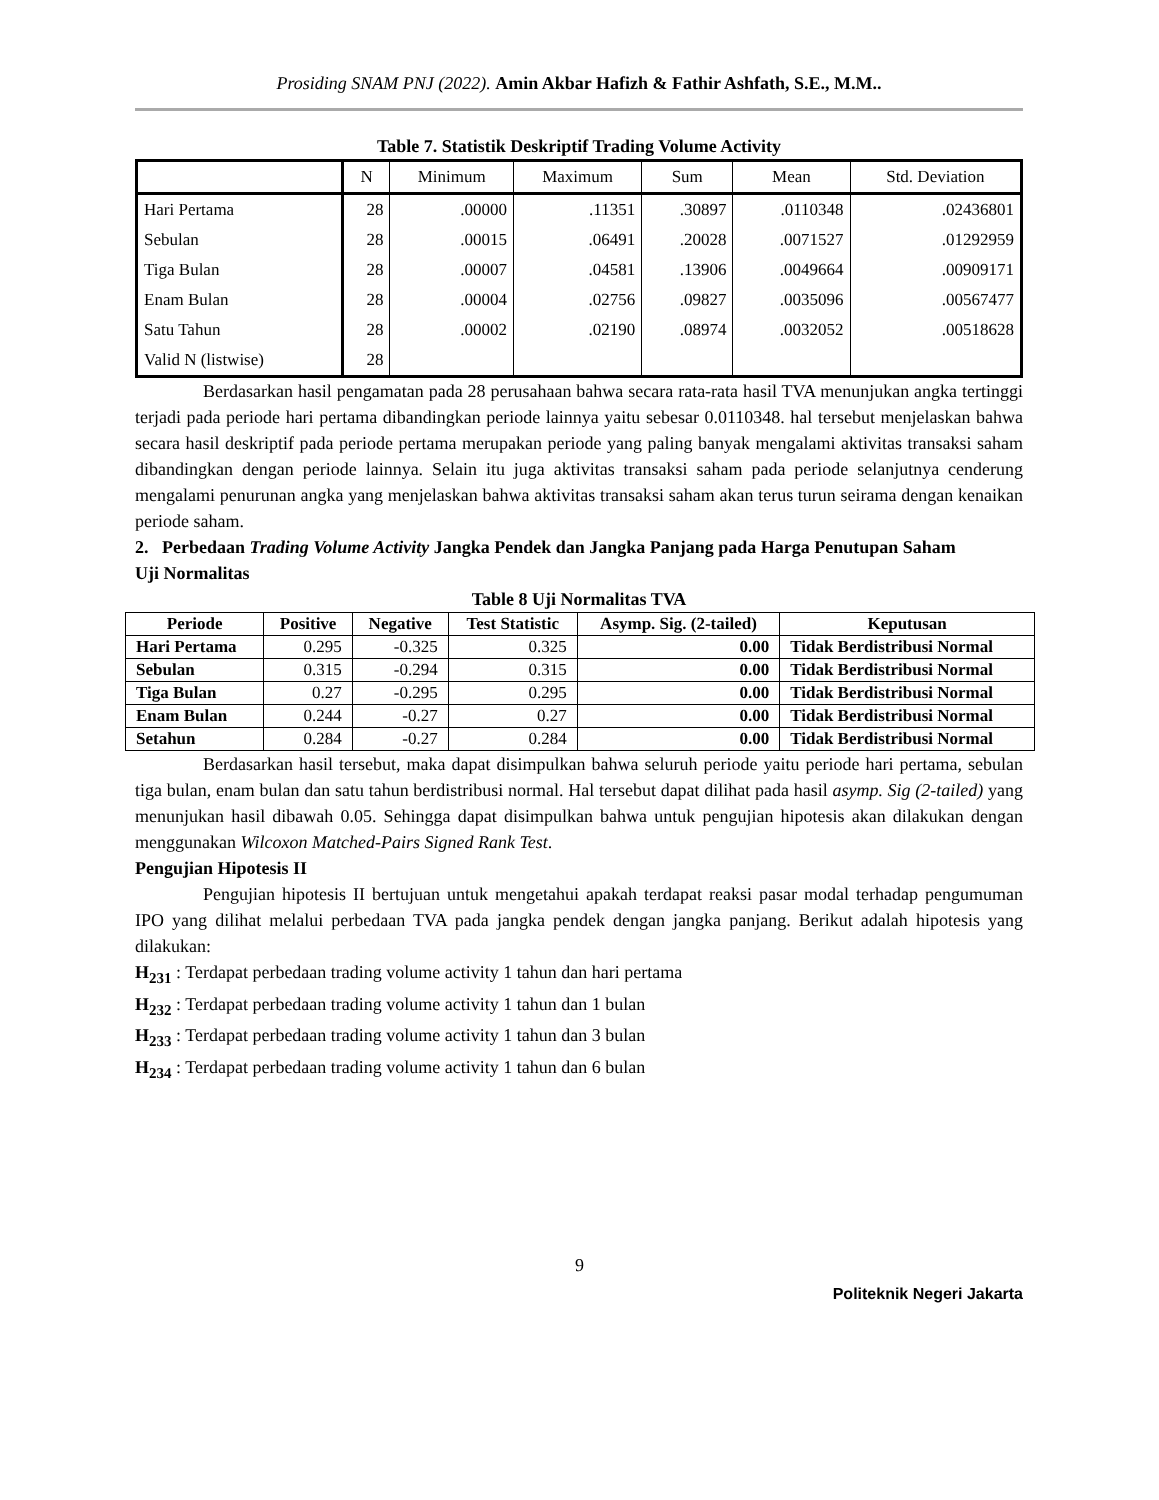Prosiding SNAM PNJ (2022). Amin Akbar Hafizh & Fathir Ashfath, S.E., M.M..
Table 7. Statistik Deskriptif Trading Volume Activity
| | N | Minimum | Maximum | Sum | Mean | Std. Deviation |
| Hari Pertama | 28 | .00000 | .11351 | .30897 | .0110348 | .02436801 |
| Sebulan | 28 | .00015 | .06491 | .20028 | .0071527 | .01292959 |
| Tiga Bulan | 28 | .00007 | .04581 | .13906 | .0049664 | .00909171 |
| Enam Bulan | 28 | .00004 | .02756 | .09827 | .0035096 | .00567477 |
| Satu Tahun | 28 | .00002 | .02190 | .08974 | .0032052 | .00518628 |
| Valid N (listwise) | 28 | | | | | |
Berdasarkan hasil pengamatan pada 28 perusahaan bahwa secara rata-rata hasil TVA menunjukan angka tertinggi terjadi pada periode hari pertama dibandingkan periode lainnya yaitu sebesar 0.0110348. hal tersebut menjelaskan bahwa secara hasil deskriptif pada periode pertama merupakan periode yang paling banyak mengalami aktivitas transaksi saham dibandingkan dengan periode lainnya. Selain itu juga aktivitas transaksi saham pada periode selanjutnya cenderung mengalami penurunan angka yang menjelaskan bahwa aktivitas transaksi saham akan terus turun seirama dengan kenaikan periode saham.
2. Perbedaan Trading Volume Activity Jangka Pendek dan Jangka Panjang pada Harga Penutupan Saham
Uji Normalitas
Table 8 Uji Normalitas TVA
| Periode | Positive | Negative | Test Statistic | Asymp. Sig. (2-tailed) | Keputusan |
| --- | --- | --- | --- | --- | --- |
| Hari Pertama | 0.295 | -0.325 | 0.325 | 0.00 | Tidak Berdistribusi Normal |
| Sebulan | 0.315 | -0.294 | 0.315 | 0.00 | Tidak Berdistribusi Normal |
| Tiga Bulan | 0.27 | -0.295 | 0.295 | 0.00 | Tidak Berdistribusi Normal |
| Enam Bulan | 0.244 | -0.27 | 0.27 | 0.00 | Tidak Berdistribusi Normal |
| Setahun | 0.284 | -0.27 | 0.284 | 0.00 | Tidak Berdistribusi Normal |
Berdasarkan hasil tersebut, maka dapat disimpulkan bahwa seluruh periode yaitu periode hari pertama, sebulan tiga bulan, enam bulan dan satu tahun berdistribusi normal. Hal tersebut dapat dilihat pada hasil asymp. Sig (2-tailed) yang menunjukan hasil dibawah 0.05. Sehingga dapat disimpulkan bahwa untuk pengujian hipotesis akan dilakukan dengan menggunakan Wilcoxon Matched-Pairs Signed Rank Test.
Pengujian Hipotesis II
Pengujian hipotesis II bertujuan untuk mengetahui apakah terdapat reaksi pasar modal terhadap pengumuman IPO yang dilihat melalui perbedaan TVA pada jangka pendek dengan jangka panjang. Berikut adalah hipotesis yang dilakukan:
H<sub>231</sub> : Terdapat perbedaan trading volume activity 1 tahun dan hari pertama
H<sub>232</sub> : Terdapat perbedaan trading volume activity 1 tahun dan 1 bulan
H<sub>233</sub> : Terdapat perbedaan trading volume activity 1 tahun dan 3 bulan
H<sub>234</sub> : Terdapat perbedaan trading volume activity 1 tahun dan 6 bulan
9
Politeknik Negeri Jakarta